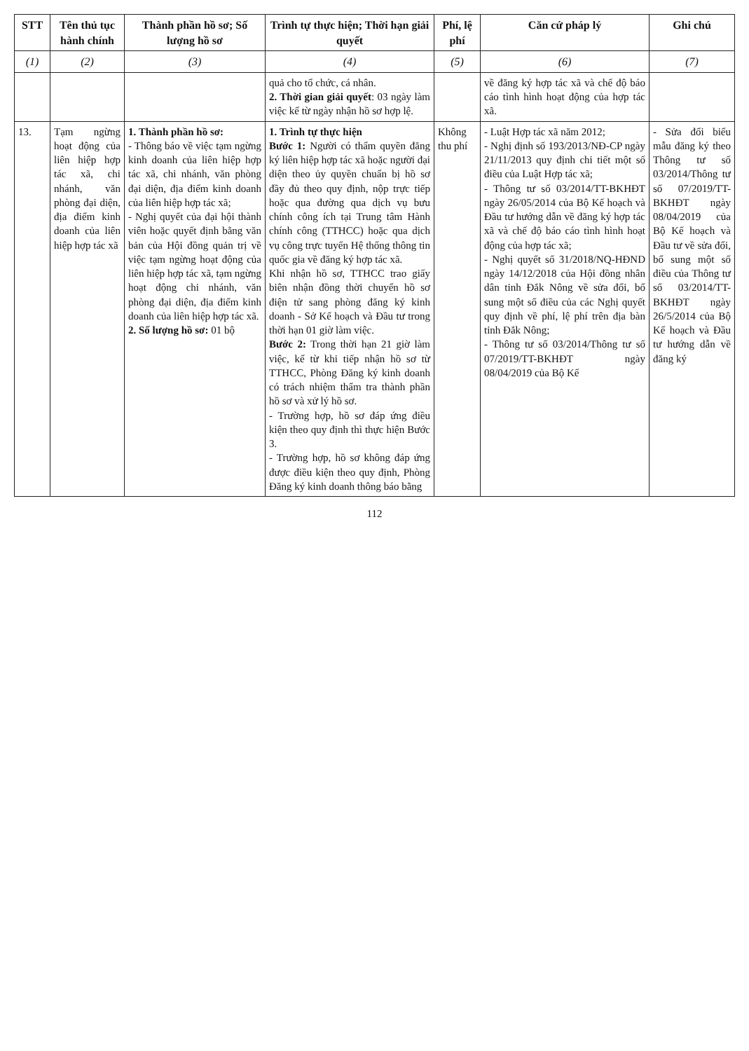| STT | Tên thủ tục hành chính | Thành phần hồ sơ; Số lượng hồ sơ | Trình tự thực hiện; Thời hạn giải quyết | Phí, lệ phí | Căn cứ pháp lý | Ghi chú |
| --- | --- | --- | --- | --- | --- | --- |
| (1) | (2) | (3) | (4) | (5) | (6) | (7) |
| | | | quả cho tổ chức, cá nhân. 2. Thời gian giải quyết : 03 ngày làm việc kể từ ngày nhận hồ sơ hợp lệ. | | về đăng ký hợp tác xã và chế độ báo cáo tình hình hoạt động của hợp tác xã. | |
| 13. | Tạm ngừng hoạt động của liên hiệp hợp tác xã, chi nhánh, văn phòng đại diện, địa điểm kinh doanh của liên hiệp hợp tác xã | 1. Thành phần hồ sơ: - Thông báo về việc tạm ngừng kinh doanh của liên hiệp hợp tác xã, chi nhánh, văn phòng đại diện, địa điểm kinh doanh của liên hiệp hợp tác xã; - Nghị quyết của đại hội thành viên hoặc quyết định bằng văn bản của Hội đồng quản trị về việc tạm ngừng hoạt động của liên hiệp hợp tác xã, tạm ngừng hoạt động chi nhánh, văn phòng đại diện, địa điểm kinh doanh của liên hiệp hợp tác xã. 2. Số lượng hồ sơ: 01 bộ | 1. Trình tự thực hiện Bước 1: Người có thẩm quyền đăng ký liên hiệp hợp tác xã hoặc người đại diện theo ủy quyền chuẩn bị hồ sơ đầy đủ theo quy định, nộp trực tiếp hoặc qua đường qua dịch vụ bưu chính công ích tại Trung tâm Hành chính công (TTHCC) hoặc qua dịch vụ công trực tuyến Hệ thống thông tin quốc gia về đăng ký hợp tác xã. Khi nhận hồ sơ, TTHCC trao giấy biên nhận đồng thời chuyển hồ sơ điện tử sang phòng đăng ký kinh doanh - Sở Kế hoạch và Đầu tư trong thời hạn 01 giờ làm việc. Bước 2: Trong thời hạn 21 giờ làm việc, kể từ khi tiếp nhận hồ sơ từ TTHCC, Phòng Đăng ký kinh doanh có trách nhiệm thẩm tra thành phần hồ sơ và xử lý hồ sơ. - Trường hợp, hồ sơ đáp ứng điều kiện theo quy định thì thực hiện Bước 3. - Trường hợp, hồ sơ không đáp ứng được điều kiện theo quy định, Phòng Đăng ký kinh doanh thông báo bằng | Không thu phí | - Luật Hợp tác xã năm 2012; - Nghị định số 193/2013/NĐ-CP ngày 21/11/2013 quy định chi tiết một số điều của Luật Hợp tác xã; - Thông tư số 03/2014/TT-BKHĐT ngày 26/05/2014 của Bộ Kế hoạch và Đầu tư hướng dẫn về đăng ký hợp tác xã và chế độ báo cáo tình hình hoạt động của hợp tác xã; - Nghị quyết số 31/2018/NQ-HĐND ngày 14/12/2018 của Hội đồng nhân dân tỉnh Đắk Nông về sửa đổi, bổ sung một số điều của các Nghị quyết quy định về phí, lệ phí trên địa bàn tỉnh Đắk Nông; - Thông tư số 03/2014/Thông tư số 07/2019/TT-BKHĐT ngày 08/04/2019 của Bộ Kế | - Sửa đổi biểu mẫu đăng ký theo Thông tư số 03/2014/Thông tư số 07/2019/TT-BKHĐT ngày 08/04/2019 của Bộ Kế hoạch và Đầu tư về sửa đổi, bổ sung một số điều của Thông tư số 03/2014/TT-BKHĐT ngày 26/5/2014 của Bộ Kế hoạch và Đầu tư hướng dẫn về đăng ký |
112